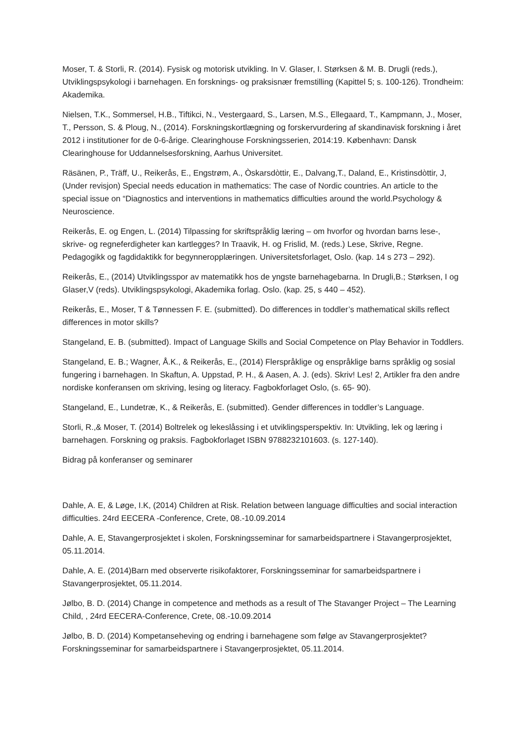Moser, T. & Storli, R. (2014). Fysisk og motorisk utvikling. In V. Glaser, I. Størksen & M. B. Drugli (reds.), Utviklingspsykologi i barnehagen. En forsknings- og praksisnær fremstilling (Kapittel 5; s. 100-126). Trondheim: Akademika.
Nielsen, T.K., Sommersel, H.B., Tiftikci, N., Vestergaard, S., Larsen, M.S., Ellegaard, T., Kampmann, J., Moser, T., Persson, S. & Ploug, N., (2014). Forskningskortlægning og forskervurdering af skandinavisk forskning i året 2012 i institutioner for de 0-6-årige. Clearinghouse Forskningsserien, 2014:19. København: Dansk Clearinghouse for Uddannelsesforskning, Aarhus Universitet.
Räsänen, P., Träff, U., Reikerås, E., Engstrøm, A., Òskarsdòttir, E., Dalvang,T., Daland, E., Kristinsdòttir, J, (Under revisjon) Special needs education in mathematics: The case of Nordic countries. An article to the special issue on “Diagnostics and interventions in mathematics difficulties around the world.Psychology & Neuroscience.
Reikerås, E. og Engen, L. (2014) Tilpassing for skriftspråklig læring – om hvorfor og hvordan barns lese-, skrive- og regneferdigheter kan kartlegges? In Traavik, H. og Frislid, M. (reds.) Lese, Skrive, Regne. Pedagogikk og fagdidaktikk for begynneropplæringen. Universitetsforlaget, Oslo. (kap. 14 s 273 – 292).
Reikerås, E., (2014) Utviklingsspor av matematikk hos de yngste barnehagebarna. In Drugli,B.; Størksen, I og Glaser,V (reds). Utviklingspsykologi, Akademika forlag. Oslo. (kap. 25, s 440 – 452).
Reikerås, E., Moser, T & Tønnessen F. E. (submitted). Do differences in toddler’s mathematical skills reflect differences in motor skills?
Stangeland, E. B. (submitted). Impact of Language Skills and Social Competence on Play Behavior in Toddlers.
Stangeland, E. B.; Wagner, Å.K., & Reikerås, E., (2014) Flerspråklige og enspråklige barns språklig og sosial fungering i barnehagen. In Skaftun, A. Uppstad, P. H., & Aasen, A. J. (eds). Skriv! Les! 2, Artikler fra den andre nordiske konferansen om skriving, lesing og literacy. Fagbokforlaget Oslo, (s. 65- 90).
Stangeland, E., Lundetræ, K., & Reikerås, E. (submitted). Gender differences in toddler’s Language.
Storli, R.,& Moser, T. (2014) Boltrelek og lekeslåssing i et utviklingsperspektiv. In: Utvikling, lek og læring i barnehagen. Forskning og praksis. Fagbokforlaget ISBN 9788232101603. (s. 127-140).
Bidrag på konferanser og seminarer
Dahle, A. E, & Løge, I.K, (2014) Children at Risk. Relation between language difficulties and social interaction difficulties. 24rd EECERA -Conference, Crete, 08.-10.09.2014
Dahle, A. E, Stavangerprosjektet i skolen, Forskningsseminar for samarbeidspartnere i Stavangerprosjektet, 05.11.2014.
Dahle, A. E. (2014)Barn med observerte risikofaktorer, Forskningsseminar for samarbeidspartnere i Stavangerprosjektet, 05.11.2014.
Jølbo, B. D. (2014) Change in competence and methods as a result of The Stavanger Project – The Learning Child, , 24rd EECERA-Conference, Crete, 08.-10.09.2014
Jølbo, B. D. (2014) Kompetanseheving og endring i barnehagene som følge av Stavangerprosjektet? Forskningsseminar for samarbeidspartnere i Stavangerprosjektet, 05.11.2014.